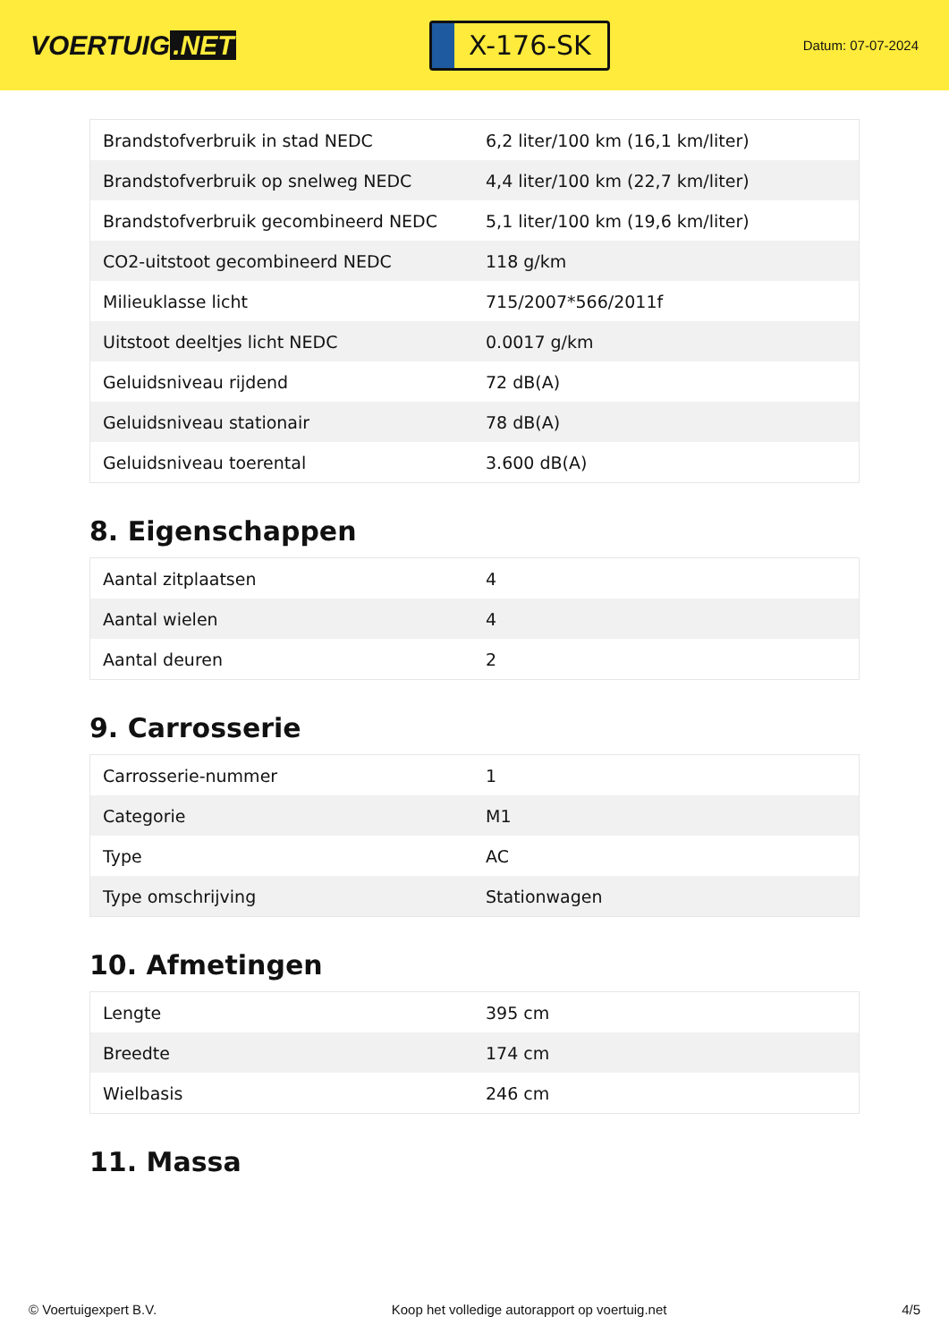VOERTUIG.NET
X-176-SK
Datum: 07-07-2024
| Brandstofverbruik in stad NEDC | 6,2 liter/100 km (16,1 km/liter) |
| Brandstofverbruik op snelweg NEDC | 4,4 liter/100 km (22,7 km/liter) |
| Brandstofverbruik gecombineerd NEDC | 5,1 liter/100 km (19,6 km/liter) |
| CO2-uitstoot gecombineerd NEDC | 118 g/km |
| Milieuklasse licht | 715/2007*566/2011f |
| Uitstoot deeltjes licht NEDC | 0.0017 g/km |
| Geluidsniveau rijdend | 72 dB(A) |
| Geluidsniveau stationair | 78 dB(A) |
| Geluidsniveau toerental | 3.600 dB(A) |
8. Eigenschappen
| Aantal zitplaatsen | 4 |
| Aantal wielen | 4 |
| Aantal deuren | 2 |
9. Carrosserie
| Carrosserie-nummer | 1 |
| Categorie | M1 |
| Type | AC |
| Type omschrijving | Stationwagen |
10. Afmetingen
| Lengte | 395 cm |
| Breedte | 174 cm |
| Wielbasis | 246 cm |
11. Massa
© Voertuigexpert B.V. Koop het volledige autorapport op voertuig.net 4/5